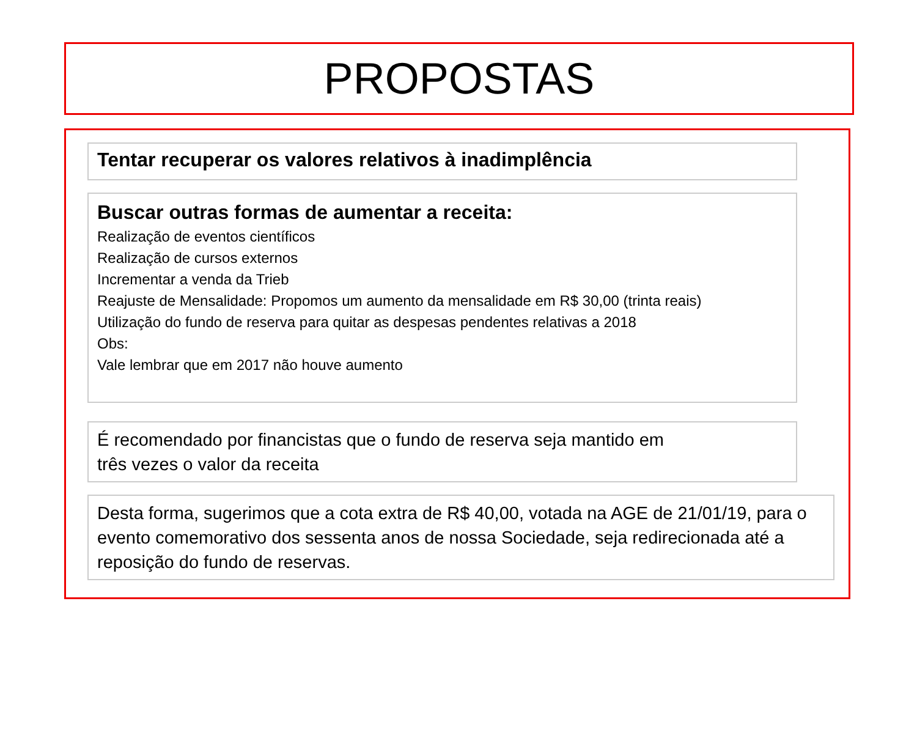PROPOSTAS
Tentar recuperar os valores relativos à inadimplência
Buscar outras formas de aumentar a receita:
Realização de eventos científicos
Realização de cursos externos
Incrementar a venda da Trieb
Reajuste de Mensalidade: Propomos um aumento da mensalidade em R$ 30,00 (trinta reais)
Utilização do fundo de reserva para quitar as despesas pendentes relativas a 2018
Obs:
Vale lembrar que em 2017 não houve aumento
É recomendado por financistas que o fundo de reserva seja mantido em
três vezes o valor da receita
Desta forma, sugerimos que a cota extra de R$ 40,00, votada na AGE de 21/01/19, para o evento comemorativo dos sessenta anos de nossa Sociedade, seja redirecionada até a reposição do fundo de reservas.